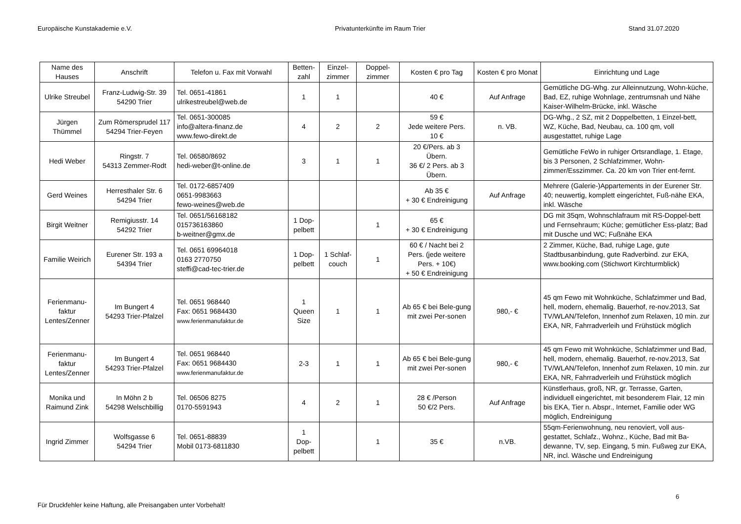Europäische Kunstakademie e.V. Privatunterkünfte im Raum Trier Stand 31.07.2020
| Name des Hauses | Anschrift | Telefon u. Fax mit Vorwahl | Betten-zahl | Einzel-zimmer | Doppel-zimmer | Kosten € pro Tag | Kosten € pro Monat | Einrichtung und Lage |
| --- | --- | --- | --- | --- | --- | --- | --- | --- |
| Ulrike Streubel | Franz-Ludwig-Str. 39 54290 Trier | Tel. 0651-41861 ulrikestreubel@web.de | 1 | 1 | | 40 € | Auf Anfrage | Gemütliche DG-Whg. zur Alleinnutzung, Wohn-küche, Bad, EZ, ruhige Wohnlage, zentrumsnah und Nähe Kaiser-Wilhelm-Brücke, inkl. Wäsche |
| Jürgen Thümmel | Zum Römersprudel 117 54294 Trier-Feyen | Tel. 0651-300085 info@altera-finanz.de www.fewo-direkt.de | 4 | 2 | 2 | 59 € Jede weitere Pers. 10 € | n. VB. | DG-Whg., 2 SZ, mit 2 Doppelbetten, 1 Einzel-bett, WZ, Küche, Bad, Neubau, ca. 100 qm, voll ausgestattet, ruhige Lage |
| Hedi Weber | Ringstr. 7 54313 Zemmer-Rodt | Tel. 06580/8692 hedi-weber@t-online.de | 3 | 1 | 1 | 20 €/Pers. ab 3 Übern. 36 €/ 2 Pers. ab 3 Übern. | | Gemütliche FeWo in ruhiger Ortsrandlage, 1. Etage, bis 3 Personen, 2 Schlafzimmer, Wohn-zimmer/Esszimmer. Ca. 20 km von Trier ent-fernt. |
| Gerd Weines | Herresthaler Str. 6 54294 Trier | Tel. 0172-6857409 0651-9983663 fewo-weines@web.de | | | | Ab 35 € + 30 € Endreinigung | Auf Anfrage | Mehrere (Galerie-)Appartements in der Eurener Str. 40; neuwertig, komplett eingerichtet, Fuß-nähe EKA, inkl. Wäsche |
| Birgit Weitner | Remigiusstr. 14 54292 Trier | Tel. 0651/56168182 015736163860 b-weitner@gmx.de | 1 Dop-pelbett | | 1 | 65 € + 30 € Endreinigung | | DG mit 35qm, Wohnschlafraum mit RS-Doppel-bett und Fernsehraum; Küche; gemütlicher Ess-platz; Bad mit Dusche und WC; Fußnähe EKA |
| Familie Weirich | Eurener Str. 193 a 54394 Trier | Tel. 0651 69964018 0163 2770750 steffi@cad-tec-trier.de | 1 Dop-pelbett | 1 Schlaf-couch | 1 | 60 € / Nacht bei 2 Pers. (jede weitere Pers. + 10€) + 50 € Endreinigung | | 2 Zimmer, Küche, Bad, ruhige Lage, gute Stadtbusanbindung, gute Radverbind. zur EKA, www.booking.com (Stichwort Kirchturmblick) |
| Ferienmanu-faktur Lentes/Zenner | Im Bungert 4 54293 Trier-Pfalzel | Tel. 0651 968440 Fax: 0651 9684430 www.ferienmanufaktur.de | 1 Queen Size | 1 | 1 | Ab 65 € bei Bele-gung mit zwei Per-sonen | 980,- € | 45 qm Fewo mit Wohnküche, Schlafzimmer und Bad, hell, modern, ehemalig. Bauerhof, re-nov.2013, Sat TV/WLAN/Telefon, Innenhof zum Relaxen, 10 min. zur EKA, NR, Fahrradverleih und Frühstück möglich |
| Ferienmanu-faktur Lentes/Zenner | Im Bungert 4 54293 Trier-Pfalzel | Tel. 0651 968440 Fax: 0651 9684430 www.ferienmanufaktur.de | 2-3 | 1 | 1 | Ab 65 € bei Bele-gung mit zwei Per-sonen | 980,- € | 45 qm Fewo mit Wohnküche, Schlafzimmer und Bad, hell, modern, ehemalig. Bauerhof, re-nov.2013, Sat TV/WLAN/Telefon, Innenhof zum Relaxen, 10 min. zur EKA, NR, Fahrradverleih und Frühstück möglich |
| Monika und Raimund Zink | In Möhn 2 b 54298 Welschbillig | Tel. 06506 8275 0170-5591943 | 4 | 2 | 1 | 28 € /Person 50 €/2 Pers. | Auf Anfrage | Künstlerhaus, groß, NR, gr. Terrasse, Garten, individuell eingerichtet, mit besonderem Flair, 12 min bis EKA, Tier n. Abspr., Internet, Familie oder WG möglich, Endreinigung |
| Ingrid Zimmer | Wolfsgasse 6 54294 Trier | Tel. 0651-88839 Mobil 0173-6811830 | 1 Dop-pelbett | | 1 | 35 € | n.VB. | 55qm-Ferienwohnung, neu renoviert, voll aus-gestattet, Schlafz., Wohnz., Küche, Bad mit Ba-dewanne, TV, sep. Eingang, 5 min. Fußweg zur EKA, NR, incl. Wäsche und Endreinigung |
6
Für Druckfehler keine Haftung, alle Preisangaben unter Vorbehalt!